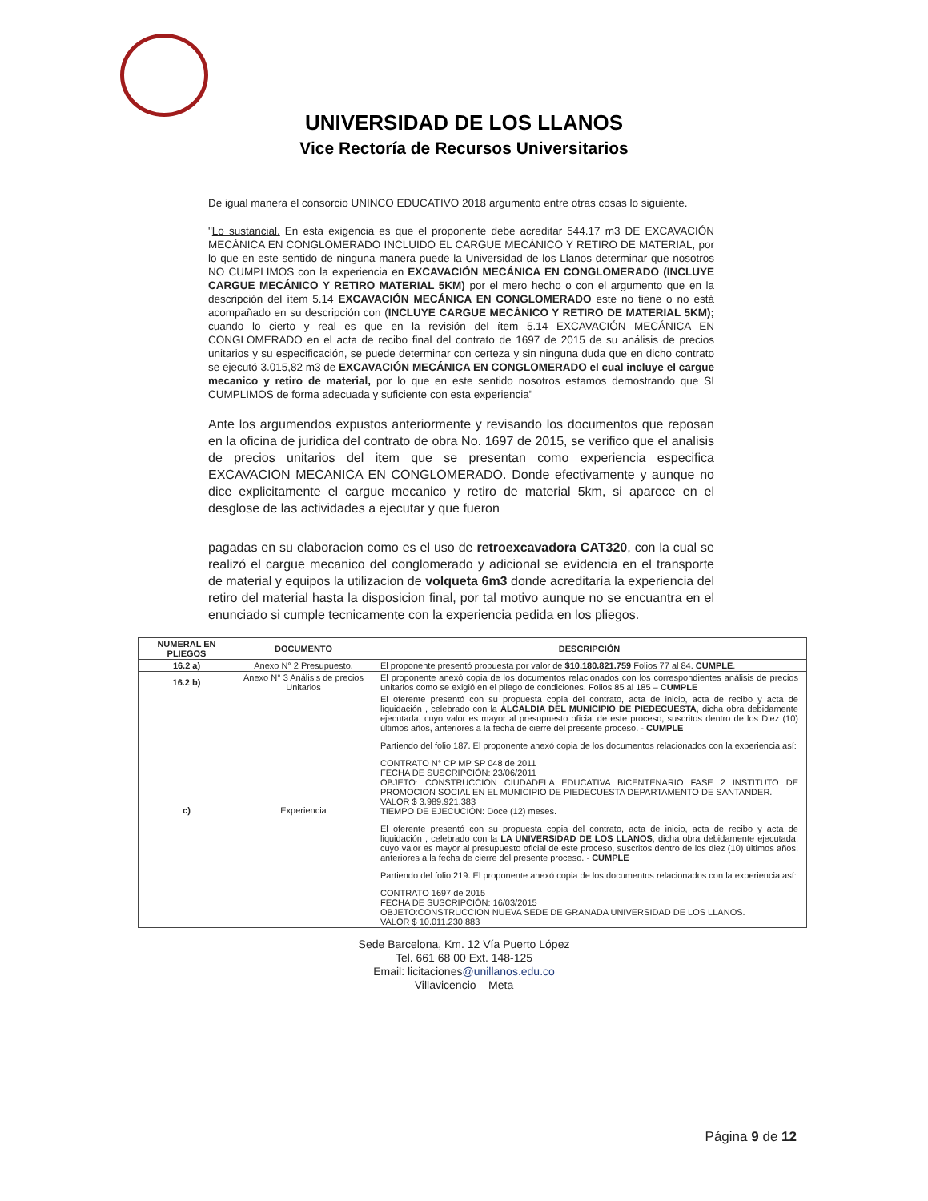UNIVERSIDAD DE LOS LLANOS
Vice Rectoría de Recursos Universitarios
De igual manera el consorcio UNINCO EDUCATIVO 2018 argumento entre otras cosas lo siguiente.
"Lo sustancial. En esta exigencia es que el proponente debe acreditar 544.17 m3 DE EXCAVACIÓN MECÁNICA EN CONGLOMERADO INCLUIDO EL CARGUE MECÁNICO Y RETIRO DE MATERIAL, por lo que en este sentido de ninguna manera puede la Universidad de los Llanos determinar que nosotros NO CUMPLIMOS con la experiencia en EXCAVACIÓN MECÁNICA EN CONGLOMERADO (INCLUYE CARGUE MECÁNICO Y RETIRO MATERIAL 5KM) por el mero hecho o con el argumento que en la descripción del ítem 5.14 EXCAVACIÓN MECÁNICA EN CONGLOMERADO este no tiene o no está acompañado en su descripción con (INCLUYE CARGUE MECÁNICO Y RETIRO DE MATERIAL 5KM); cuando lo cierto y real es que en la revisión del ítem 5.14 EXCAVACIÓN MECÁNICA EN CONGLOMERADO en el acta de recibo final del contrato de 1697 de 2015 de su análisis de precios unitarios y su especificación, se puede determinar con certeza y sin ninguna duda que en dicho contrato se ejecutó 3.015,82 m3 de EXCAVACIÓN MECÁNICA EN CONGLOMERADO el cual incluye el cargue mecanico y retiro de material, por lo que en este sentido nosotros estamos demostrando que SI CUMPLIMOS de forma adecuada y suficiente con esta experiencia"
Ante los argumendos expustos anteriormente y revisando los documentos que reposan en la oficina de juridica del contrato de obra No. 1697 de 2015, se verifico que el analisis de precios unitarios del item que se presentan como experiencia especifica EXCAVACION MECANICA EN CONGLOMERADO. Donde efectivamente y aunque no dice explicitamente el cargue mecanico y retiro de material 5km, si aparece en el desglose de las actividades a ejecutar y que fueron
pagadas en su elaboracion como es el uso de retroexcavadora CAT320, con la cual se realizó el cargue mecanico del conglomerado y adicional se evidencia en el transporte de material y equipos la utilizacion de volqueta 6m3 donde acreditaría la experiencia del retiro del material hasta la disposicion final, por tal motivo aunque no se encuantra en el enunciado si cumple tecnicamente con la experiencia pedida en los pliegos.
| NUMERAL EN PLIEGOS | DOCUMENTO | DESCRIPCIÓN |
| --- | --- | --- |
| 16.2 a) | Anexo N° 2 Presupuesto. | El proponente presentó propuesta por valor de $10.180.821.759 Folios 77 al 84. CUMPLE . |
| 16.2 b) | Anexo N° 3 Análisis de precios Unitarios | El proponente anexó copia de los documentos relacionados con los correspondientes análisis de precios unitarios como se exigió en el pliego de condiciones. Folios 85 al 185 – CUMPLE |
| c) | Experiencia | El oferente presentó con su propuesta copia del contrato, acta de inicio, acta de recibo y acta de liquidación , celebrado con la ALCALDIA DEL MUNICIPIO DE PIEDECUESTA , dicha obra debidamente ejecutada, cuyo valor es mayor al presupuesto oficial de este proceso, suscritos dentro de los Diez (10) últimos años, anteriores a la fecha de cierre del presente proceso. - CUMPLE Partiendo del folio 187. El proponente anexó copia de los documentos relacionados con la experiencia así: CONTRATO N° CP MP SP 048 de 2011 FECHA DE SUSCRIPCIÓN: 23/06/2011 OBJETO: CONSTRUCCION CIUDADELA EDUCATIVA BICENTENARIO FASE 2 INSTITUTO DE PROMOCION SOCIAL EN EL MUNICIPIO DE PIEDECUESTA DEPARTAMENTO DE SANTANDER. VALOR $ 3.989.921.383 TIEMPO DE EJECUCIÓN: Doce (12) meses. El oferente presentó con su propuesta copia del contrato, acta de inicio, acta de recibo y acta de liquidación , celebrado con la LA UNIVERSIDAD DE LOS LLANOS , dicha obra debidamente ejecutada, cuyo valor es mayor al presupuesto oficial de este proceso, suscritos dentro de los diez (10) últimos años, anteriores a la fecha de cierre del presente proceso. - CUMPLE Partiendo del folio 219. El proponente anexó copia de los documentos relacionados con la experiencia así: CONTRATO 1697 de 2015 FECHA DE SUSCRIPCIÓN: 16/03/2015 OBJETO:CONSTRUCCION NUEVA SEDE DE GRANADA UNIVERSIDAD DE LOS LLANOS. VALOR $ 10.011.230.883 |
Sede Barcelona, Km. 12 Vía Puerto López
Tel. 661 68 00 Ext. 148-125
Email: licitaciones@unillanos.edu.co
Villavicencio – Meta
Página 9 de 12